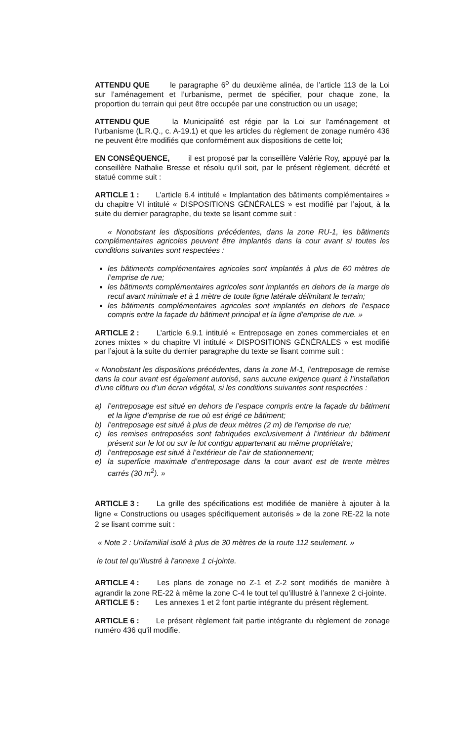ATTENDU QUE le paragraphe 6<sup>o</sup> du deuxième alinéa, de l’article 113 de la Loi sur l’aménagement et l’urbanisme, permet de spécifier, pour chaque zone, la proportion du terrain qui peut être occupée par une construction ou un usage;
ATTENDU QUE la Municipalité est régie par la Loi sur l'aménagement et l'urbanisme (L.R.Q., c. A-19.1) et que les articles du règlement de zonage numéro 436 ne peuvent être modifiés que conformément aux dispositions de cette loi;
EN CONSÉQUENCE, il est proposé par la conseillère Valérie Roy, appuyé par la conseillère Nathalie Bresse et résolu qu’il soit, par le présent règlement, décrété et statué comme suit :
ARTICLE 1 : L’article 6.4 intitulé « Implantation des bâtiments complémentaires » du chapitre VI intitulé « DISPOSITIONS GÉNÉRALES » est modifié par l’ajout, à la suite du dernier paragraphe, du texte se lisant comme suit :
« Nonobstant les dispositions précédentes, dans la zone RU-1, les bâtiments complémentaires agricoles peuvent être implantés dans la cour avant si toutes les conditions suivantes sont respectées :
les bâtiments complémentaires agricoles sont implantés à plus de 60 mètres de l’emprise de rue;
les bâtiments complémentaires agricoles sont implantés en dehors de la marge de recul avant minimale et à 1 mètre de toute ligne latérale délimitant le terrain;
les bâtiments complémentaires agricoles sont implantés en dehors de l’espace compris entre la façade du bâtiment principal et la ligne d’emprise de rue. »
ARTICLE 2 : L’article 6.9.1 intitulé « Entreposage en zones commerciales et en zones mixtes » du chapitre VI intitulé « DISPOSITIONS GÉNÉRALES » est modifié par l’ajout à la suite du dernier paragraphe du texte se lisant comme suit :
« Nonobstant les dispositions précédentes, dans la zone M-1, l’entreposage de remise dans la cour avant est également autorisé, sans aucune exigence quant à l’installation d’une clôture ou d’un écran végétal, si les conditions suivantes sont respectées :
a) l’entreposage est situé en dehors de l’espace compris entre la façade du bâtiment et la ligne d’emprise de rue où est érigé ce bâtiment;
b) l’entreposage est situé à plus de deux mètres (2 m) de l’emprise de rue;
c) les remises entreposées sont fabriquées exclusivement à l’intérieur du bâtiment présent sur le lot ou sur le lot contigu appartenant au même propriétaire;
d) l’entreposage est situé à l’extérieur de l’air de stationnement;
e) la superficie maximale d’entreposage dans la cour avant est de trente mètres carrés (30 m<sup>2</sup>). »
ARTICLE 3 : La grille des spécifications est modifiée de manière à ajouter à la ligne « Constructions ou usages spécifiquement autorisés » de la zone RE-22 la note 2 se lisant comme suit :
« Note 2 : Unifamilial isolé à plus de 30 mètres de la route 112 seulement. »
le tout tel qu’illustré à l’annexe 1 ci-jointe.
ARTICLE 4 : Les plans de zonage no Z-1 et Z-2 sont modifiés de manière à agrandir la zone RE-22 à même la zone C-4 le tout tel qu’illustré à l’annexe 2 ci-jointe.
ARTICLE 5 : Les annexes 1 et 2 font partie intégrante du présent règlement.
ARTICLE 6 : Le présent règlement fait partie intégrante du règlement de zonage numéro 436 qu'il modifie.